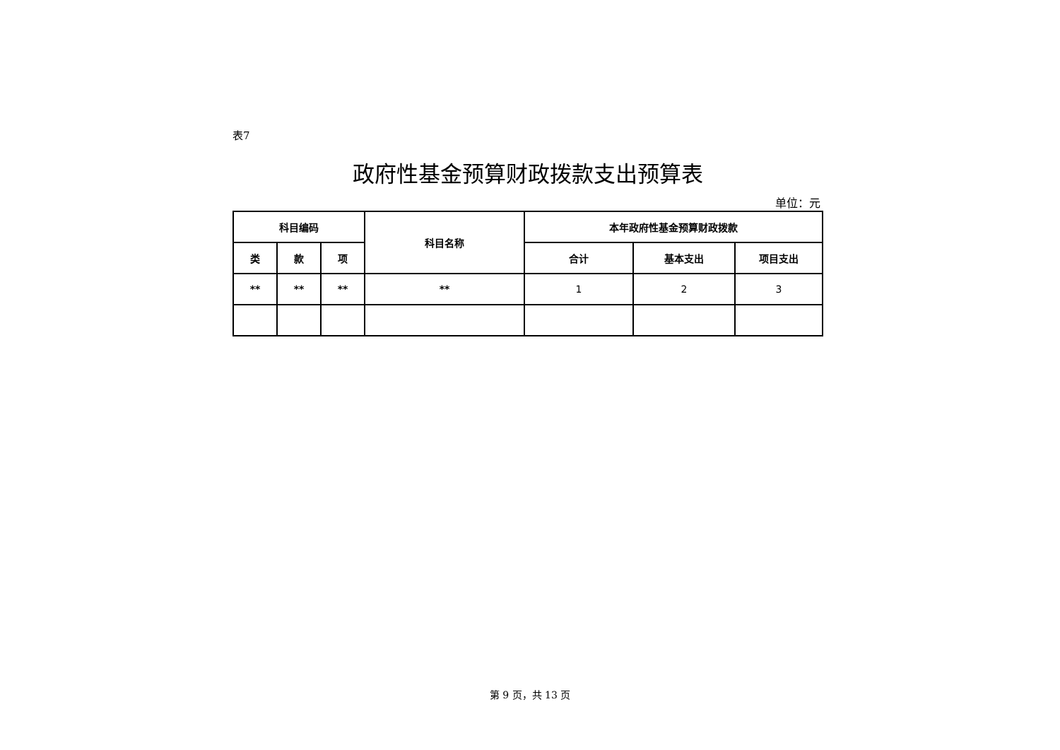表7
政府性基金预算财政拨款支出预算表
单位：元
| 科目编码 | | | 科目名称 | 本年政府性基金预算财政拨款 | | |
| --- | --- | --- | --- | --- | --- | --- |
| 类 | 款 | 项 | | 合计 | 基本支出 | 项目支出 |
| ** | ** | ** | ** | 1 | 2 | 3 |
第 9 页，共 13 页